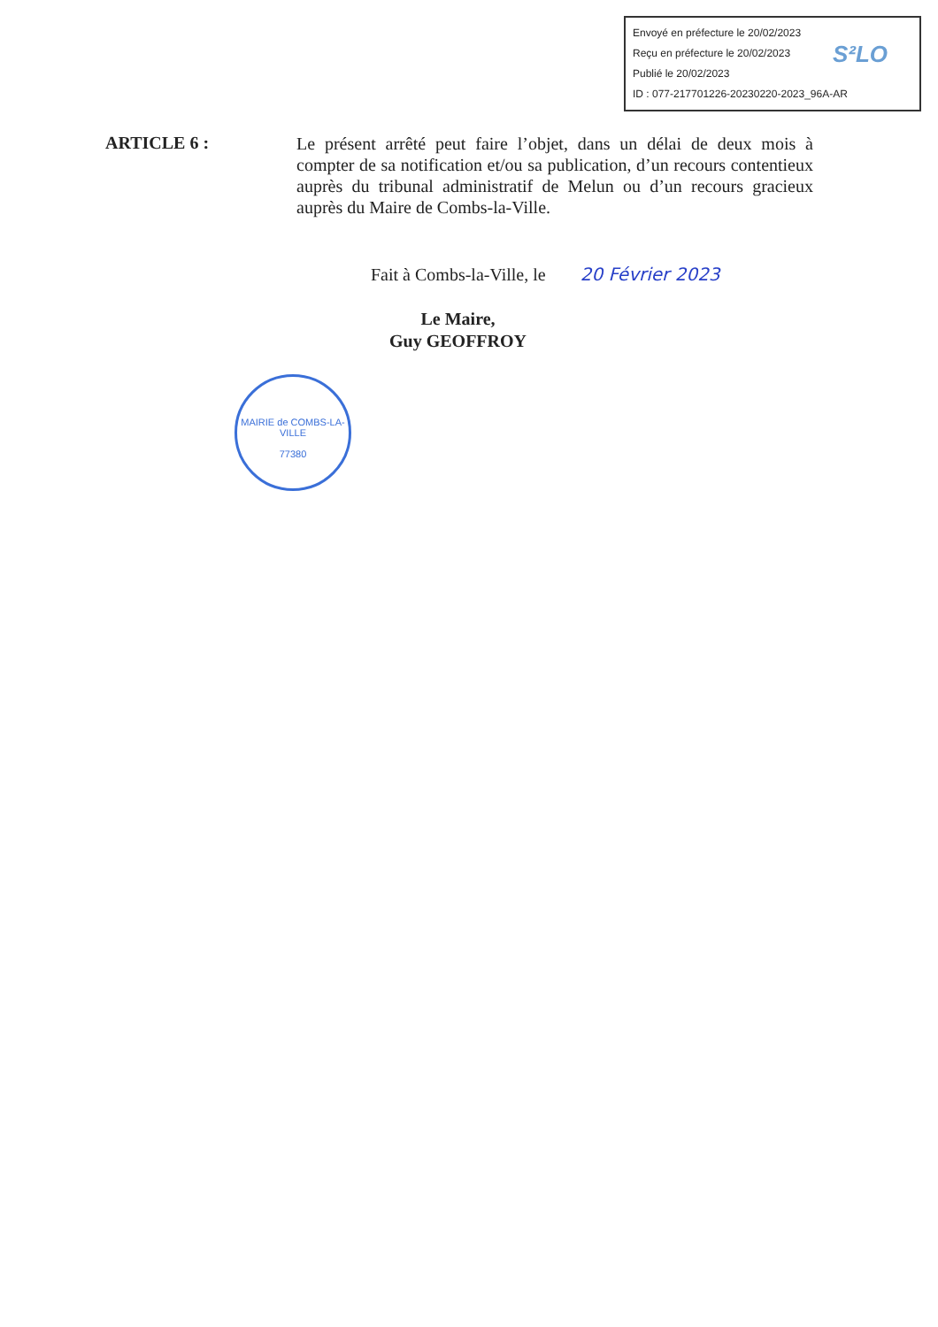Envoyé en préfecture le 20/02/2023
Reçu en préfecture le 20/02/2023
Publié le 20/02/2023
ID : 077-217701226-20230220-2023_96A-AR
S²LO
ARTICLE 6 :
Le présent arrêté peut faire l’objet, dans un délai de deux mois à compter de sa notification et/ou sa publication, d’un recours contentieux auprès du tribunal administratif de Melun ou d’un recours gracieux auprès du Maire de Combs-la-Ville.
Fait à Combs-la-Ville, le 20 Février 2023
Le Maire,
Guy GEOFFROY
MAIRIE de COMBS-LA-VILLE
77380